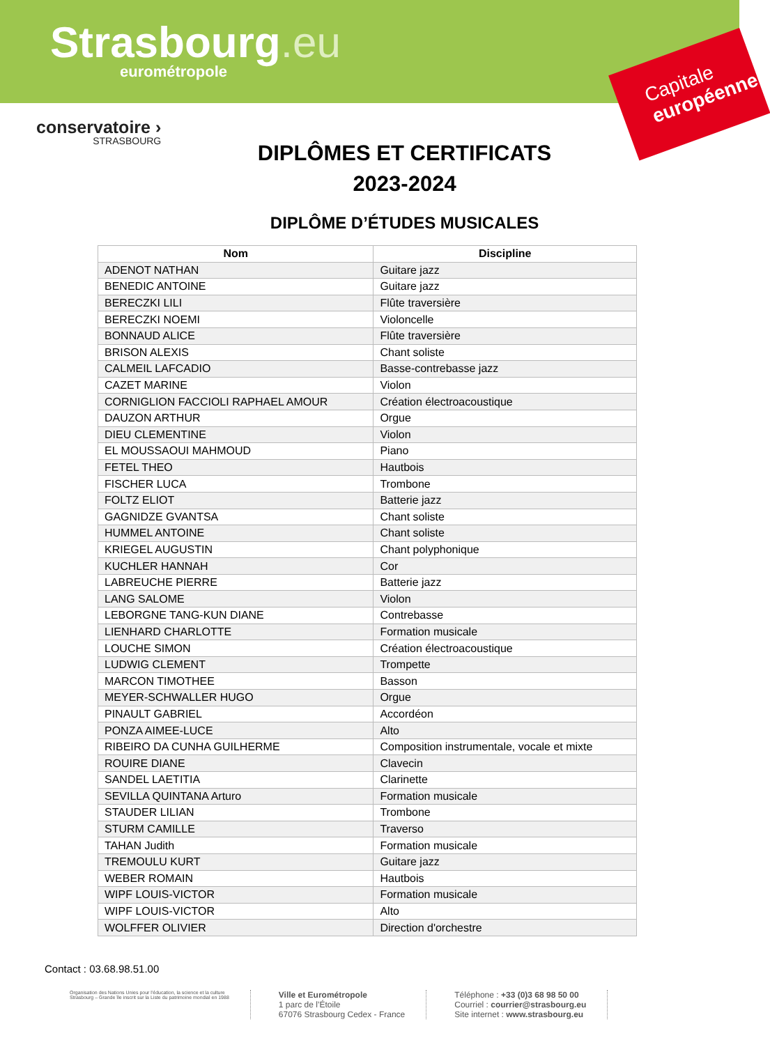Strasbourg.eu
eurométropole
Capitale européenne
conservatoire ›
STRASBOURG
DIPLÔMES ET CERTIFICATS
2023-2024
DIPLÔME D’ÉTUDES MUSICALES
| Nom | Discipline |
| --- | --- |
| ADENOT NATHAN | Guitare jazz |
| BENEDIC ANTOINE | Guitare jazz |
| BERECZKI LILI | Flûte traversière |
| BERECZKI NOEMI | Violoncelle |
| BONNAUD ALICE | Flûte traversière |
| BRISON ALEXIS | Chant soliste |
| CALMEIL LAFCADIO | Basse-contrebasse jazz |
| CAZET MARINE | Violon |
| CORNIGLION FACCIOLI RAPHAEL AMOUR | Création électroacoustique |
| DAUZON ARTHUR | Orgue |
| DIEU CLEMENTINE | Violon |
| EL MOUSSAOUI MAHMOUD | Piano |
| FETEL THEO | Hautbois |
| FISCHER LUCA | Trombone |
| FOLTZ ELIOT | Batterie jazz |
| GAGNIDZE GVANTSA | Chant soliste |
| HUMMEL ANTOINE | Chant soliste |
| KRIEGEL AUGUSTIN | Chant polyphonique |
| KUCHLER HANNAH | Cor |
| LABREUCHE PIERRE | Batterie jazz |
| LANG SALOME | Violon |
| LEBORGNE TANG-KUN DIANE | Contrebasse |
| LIENHARD CHARLOTTE | Formation musicale |
| LOUCHE SIMON | Création électroacoustique |
| LUDWIG CLEMENT | Trompette |
| MARCON TIMOTHEE | Basson |
| MEYER-SCHWALLER HUGO | Orgue |
| PINAULT GABRIEL | Accordéon |
| PONZA AIMEE-LUCE | Alto |
| RIBEIRO DA CUNHA GUILHERME | Composition instrumentale, vocale et mixte |
| ROUIRE DIANE | Clavecin |
| SANDEL LAETITIA | Clarinette |
| SEVILLA QUINTANA Arturo | Formation musicale |
| STAUDER LILIAN | Trombone |
| STURM CAMILLE | Traverso |
| TAHAN Judith | Formation musicale |
| TREMOULU KURT | Guitare jazz |
| WEBER ROMAIN | Hautbois |
| WIPF LOUIS-VICTOR | Formation musicale |
| WIPF LOUIS-VICTOR | Alto |
| WOLFFER OLIVIER | Direction d'orchestre |
Contact : 03.68.98.51.00
Organisation des Nations Unies pour l'éducation, la science et la culture
Strasbourg – Grande île inscrit sur la Liste du patrimoine mondial en 1988
Ville et Eurométropole
1 parc de l’Étoile
67076 Strasbourg Cedex - France
Téléphone : +33 (0)3 68 98 50 00
Courriel : courrier@strasbourg.eu
Site internet : www.strasbourg.eu